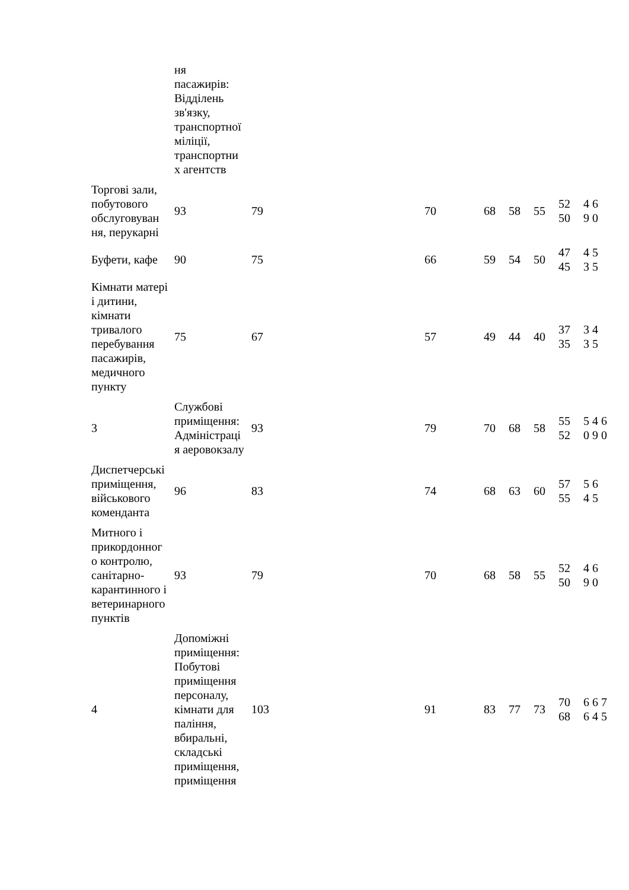| | ня пасажирів: Відділень зв'язку, транспортної міліції, транспортни х агентств | | | | | | | | |
| Торгові зали, побутового обслуговуван ня, перукарні | 93 | 79 | | 70 | 68 | 58 | 55 | 52 50 | 4 6 9 0 |
| Буфети, кафе | 90 | 75 | | 66 | 59 | 54 | 50 | 47 45 | 4 5 3 5 |
| Кімнати матері і дитини, кімнати тривалого перебування пасажирів, медичного пункту | 75 | 67 | | 57 | 49 | 44 | 40 | 37 35 | 3 4 3 5 |
| 3 | Службові приміщення: Адміністраці я аеровокзалу | 93 | | 79 | 70 | 68 | 58 | 55 52 | 5 4 6 0 9 0 |
| Диспетчерські приміщення, військового коменданта | 96 | 83 | | 74 | 68 | 63 | 60 | 57 55 | 5 6 4 5 |
| Митного і прикордонног о контролю, санітарно-карантинного і ветеринарного пунктів | 93 | 79 | | 70 | 68 | 58 | 55 | 52 50 | 4 6 9 0 |
| 4 | Допоміжні приміщення: Побутові приміщення персоналу, кімнати для паління, вбиральні, складські приміщення, приміщення | 103 | | 91 | 83 | 77 | 73 | 70 68 | 6 6 7 6 4 5 |